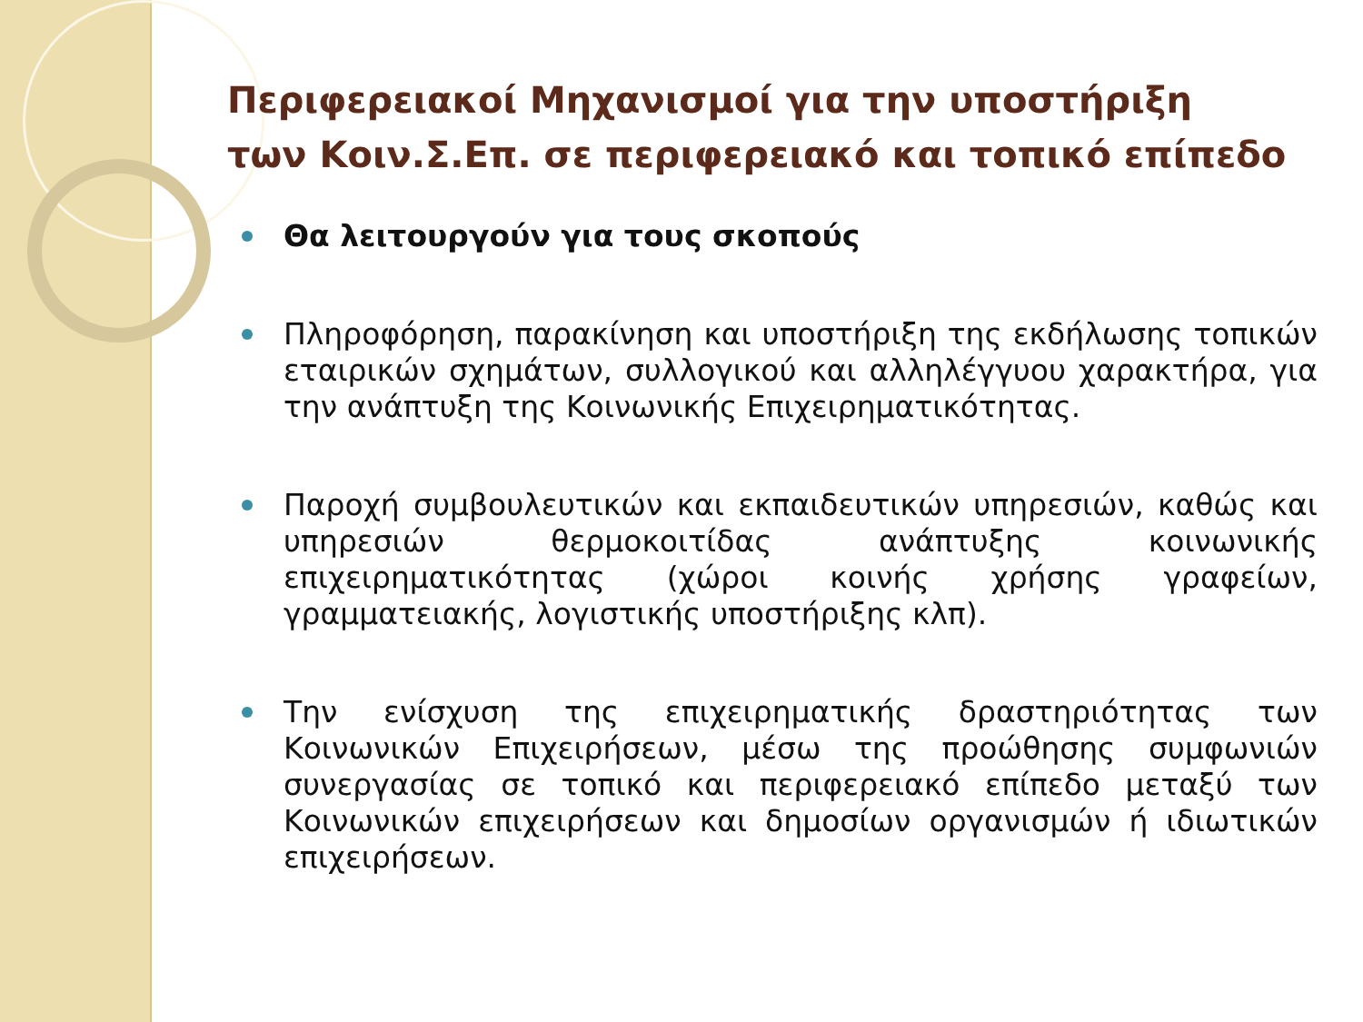Περιφερειακοί Μηχανισμοί για την υποστήριξη
των Κοιν.Σ.Επ. σε περιφερειακό και τοπικό επίπεδο
Θα λειτουργούν για τους σκοπούς
Πληροφόρηση, παρακίνηση και υποστήριξη της εκδήλωσης τοπικών εταιρικών σχημάτων, συλλογικού και αλληλέγγυου χαρακτήρα, για την ανάπτυξη της Κοινωνικής Επιχειρηματικότητας.
Παροχή συμβουλευτικών και εκπαιδευτικών υπηρεσιών, καθώς και υπηρεσιών θερμοκοιτίδας ανάπτυξης κοινωνικής επιχειρηματικότητας (χώροι κοινής χρήσης γραφείων, γραμματειακής, λογιστικής υποστήριξης κλπ).
Την ενίσχυση της επιχειρηματικής δραστηριότητας των Κοινωνικών Επιχειρήσεων, μέσω της προώθησης συμφωνιών συνεργασίας σε τοπικό και περιφερειακό επίπεδο μεταξύ των Κοινωνικών επιχειρήσεων και δημοσίων οργανισμών ή ιδιωτικών επιχειρήσεων.